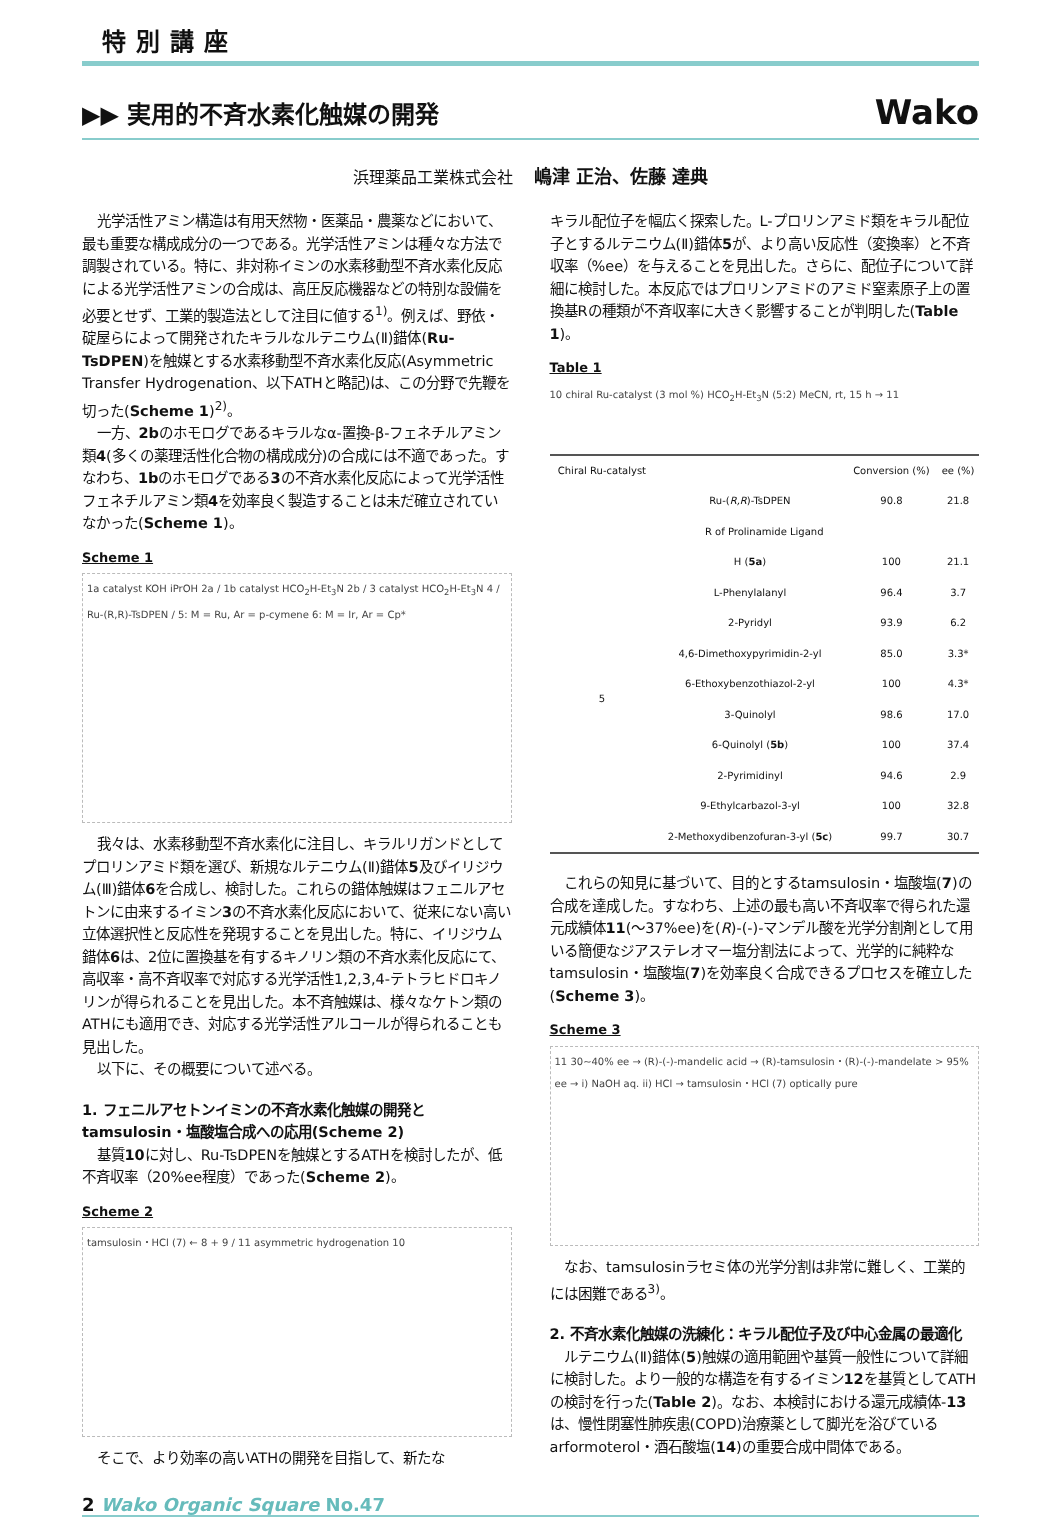特別講座
▶▶ 実用的不斉水素化触媒の開発
Wako
浜理薬品工業株式会社 嶋津 正治、佐藤 達典
光学活性アミン構造は有用天然物・医薬品・農薬などにおいて、最も重要な構成成分の一つである。光学活性アミンは種々な方法で調製されている。特に、非対称イミンの水素移動型不斉水素化反応による光学活性アミンの合成は、高圧反応機器などの特別な設備を必要とせず、工業的製造法として注目に値する<sup>1)</sup>。例えば、野依・碇屋らによって開発されたキラルなルテニウム(Ⅱ)錯体(Ru-TsDPEN)を触媒とする水素移動型不斉水素化反応(Asymmetric Transfer Hydrogenation、以下ATHと略記)は、この分野で先鞭を切った(Scheme 1)<sup>2)</sup>。
一方、2bのホモログであるキラルなα-置換-β-フェネチルアミン類4(多くの薬理活性化合物の構成成分)の合成には不適であった。すなわち、1bのホモログである3の不斉水素化反応によって光学活性フェネチルアミン類4を効率良く製造することは未だ確立されていなかった(Scheme 1)。
Scheme 1
1a catalyst KOH iPrOH 2a / 1b catalyst HCO<sub>2</sub>H-Et<sub>3</sub>N 2b / 3 catalyst HCO<sub>2</sub>H-Et<sub>3</sub>N 4 / Ru-(R,R)-TsDPEN / 5: M = Ru, Ar = p-cymene 6: M = Ir, Ar = Cp*
我々は、水素移動型不斉水素化に注目し、キラルリガンドとしてプロリンアミド類を選び、新規なルテニウム(Ⅱ)錯体5及びイリジウム(Ⅲ)錯体6を合成し、検討した。これらの錯体触媒はフェニルアセトンに由来するイミン3の不斉水素化反応において、従来にない高い立体選択性と反応性を発現することを見出した。特に、イリジウム錯体6は、2位に置換基を有するキノリン類の不斉水素化反応にて、高収率・高不斉収率で対応する光学活性1,2,3,4-テトラヒドロキノリンが得られることを見出した。本不斉触媒は、様々なケトン類のATHにも適用でき、対応する光学活性アルコールが得られることも見出した。
以下に、その概要について述べる。
1. フェニルアセトンイミンの不斉水素化触媒の開発とtamsulosin・塩酸塩合成への応用(Scheme 2)
基質10に対し、Ru-TsDPENを触媒とするATHを検討したが、低不斉収率（20%ee程度）であった(Scheme 2)。
Scheme 2
tamsulosin・HCl (7) ← 8 + 9 / 11 asymmetric hydrogenation 10
そこで、より効率の高いATHの開発を目指して、新たな
キラル配位子を幅広く探索した。L-プロリンアミド類をキラル配位子とするルテニウム(Ⅱ)錯体5が、より高い反応性（変換率）と不斉収率（%ee）を与えることを見出した。さらに、配位子について詳細に検討した。本反応ではプロリンアミドのアミド窒素原子上の置換基Rの種類が不斉収率に大きく影響することが判明した(Table 1)。
Table 1
10 chiral Ru-catalyst (3 mol %) HCO<sub>2</sub>H-Et<sub>3</sub>N (5:2) MeCN, rt, 15 h → 11
| Chiral Ru-catalyst | | Conversion (%) | ee (%) |
| --- | --- | --- | --- |
| | Ru-( R,R )-TsDPEN | 90.8 | 21.8 |
| R of Prolinamide Ligand | | | |
| 5 | H ( 5a ) | 100 | 21.1 |
| | L-Phenylalanyl | 96.4 | 3.7 |
| | 2-Pyridyl | 93.9 | 6.2 |
| | 4,6-Dimethoxypyrimidin-2-yl | 85.0 | 3.3* |
| | 6-Ethoxybenzothiazol-2-yl | 100 | 4.3* |
| | 3-Quinolyl | 98.6 | 17.0 |
| | 6-Quinolyl ( 5b ) | 100 | 37.4 |
| | 2-Pyrimidinyl | 94.6 | 2.9 |
| | 9-Ethylcarbazol-3-yl | 100 | 32.8 |
| | 2-Methoxydibenzofuran-3-yl ( 5c ) | 99.7 | 30.7 |
これらの知見に基づいて、目的とするtamsulosin・塩酸塩(7)の合成を達成した。すなわち、上述の最も高い不斉収率で得られた還元成績体11(～37%ee)を(R)-(-)-マンデル酸を光学分割剤として用いる簡便なジアステレオマー塩分割法によって、光学的に純粋なtamsulosin・塩酸塩(7)を効率良く合成できるプロセスを確立した(Scheme 3)。
Scheme 3
11 30~40% ee → (R)-(-)-mandelic acid → (R)-tamsulosin・(R)-(-)-mandelate > 95% ee → i) NaOH aq. ii) HCl → tamsulosin・HCl (7) optically pure
なお、tamsulosinラセミ体の光学分割は非常に難しく、工業的には困難である<sup>3)</sup>。
2. 不斉水素化触媒の洗練化：キラル配位子及び中心金属の最適化
ルテニウム(Ⅱ)錯体(5)触媒の適用範囲や基質一般性について詳細に検討した。より一般的な構造を有するイミン12を基質としてATHの検討を行った(Table 2)。なお、本検討における還元成績体-13は、慢性閉塞性肺疾患(COPD)治療薬として脚光を浴びているarformoterol・酒石酸塩(14)の重要合成中間体である。
2 Wako Organic Square No.47